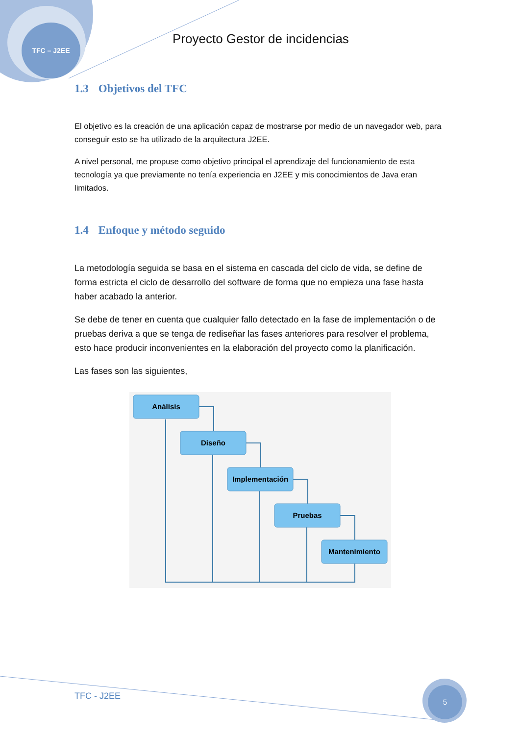TFC – J2EE
Proyecto Gestor de incidencias
1.3 Objetivos del TFC
El objetivo es la creación de una aplicación capaz de mostrarse por medio de un navegador web, para conseguir esto se ha utilizado de la arquitectura J2EE.
A nivel personal, me propuse como objetivo principal el aprendizaje del funcionamiento de esta tecnología ya que previamente no tenía experiencia en J2EE y mis conocimientos de Java eran limitados.
1.4 Enfoque y método seguido
La metodología seguida se basa en el sistema en cascada del ciclo de vida, se define de forma estricta el ciclo de desarrollo del software de forma que no empieza una fase hasta haber acabado la anterior.
Se debe de tener en cuenta que cualquier fallo detectado en la fase de implementación o de pruebas deriva a que se tenga de rediseñar las fases anteriores para resolver el problema, esto hace producir inconvenientes en la elaboración del proyecto como la planificación.
Las fases son las siguientes,
Análisis
Diseño
Implementación
Pruebas
Mantenimiento
TFC - J2EE
5